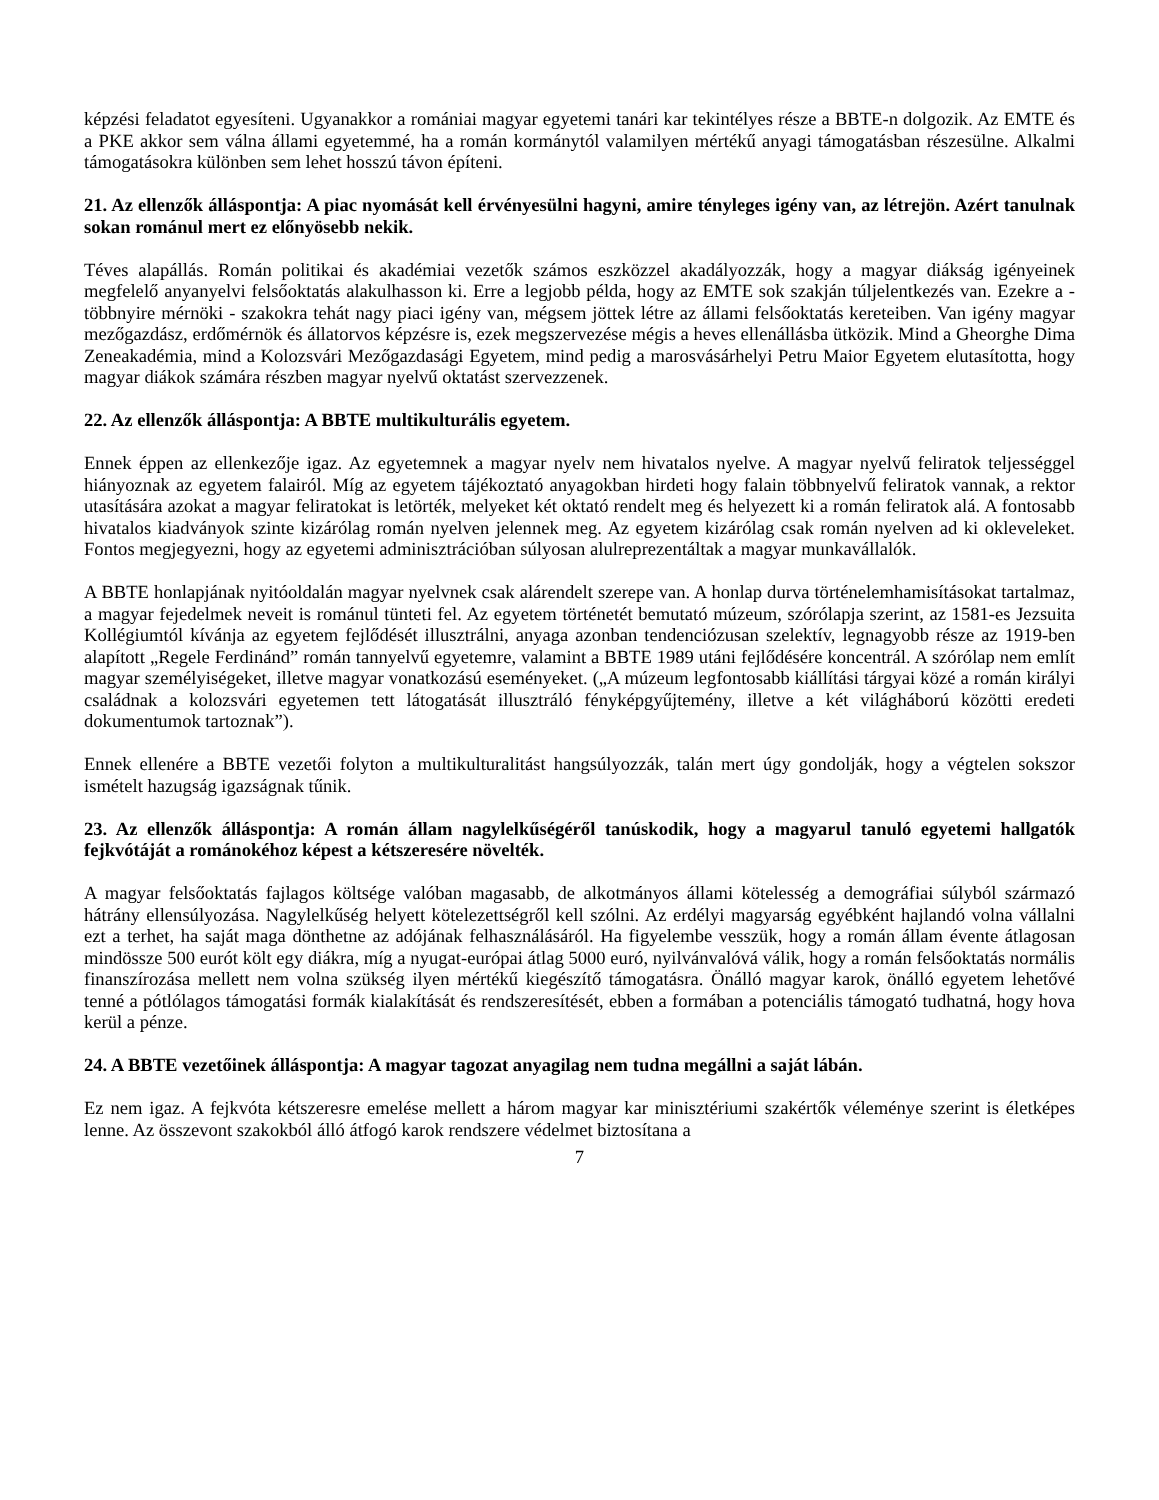képzési feladatot egyesíteni. Ugyanakkor a romániai magyar egyetemi tanári kar tekintélyes része a BBTE-n dolgozik. Az EMTE és a PKE akkor sem válna állami egyetemmé, ha a román kormánytól valamilyen mértékű anyagi támogatásban részesülne. Alkalmi támogatásokra különben sem lehet hosszú távon építeni.
21. Az ellenzők álláspontja: A piac nyomását kell érvényesülni hagyni, amire tényleges igény van, az létrejön. Azért tanulnak sokan románul mert ez előnyösebb nekik.
Téves alapállás. Román politikai és akadémiai vezetők számos eszközzel akadályozzák, hogy a magyar diákság igényeinek megfelelő anyanyelvi felsőoktatás alakulhasson ki. Erre a legjobb példa, hogy az EMTE sok szakján túljelentkezés van. Ezekre a - többnyire mérnöki - szakokra tehát nagy piaci igény van, mégsem jöttek létre az állami felsőoktatás kereteiben. Van igény magyar mezőgazdász, erdőmérnök és állatorvos képzésre is, ezek megszervezése mégis a heves ellenállásba ütközik. Mind a Gheorghe Dima Zeneakadémia, mind a Kolozsvári Mezőgazdasági Egyetem, mind pedig a marosvásárhelyi Petru Maior Egyetem elutasította, hogy magyar diákok számára részben magyar nyelvű oktatást szervezzenek.
22. Az ellenzők álláspontja: A BBTE multikulturális egyetem.
Ennek éppen az ellenkezője igaz. Az egyetemnek a magyar nyelv nem hivatalos nyelve. A magyar nyelvű feliratok teljességgel hiányoznak az egyetem falairól. Míg az egyetem tájékoztató anyagokban hirdeti hogy falain többnyelvű feliratok vannak, a rektor utasítására azokat a magyar feliratokat is letörték, melyeket két oktató rendelt meg és helyezett ki a román feliratok alá. A fontosabb hivatalos kiadványok szinte kizárólag román nyelven jelennek meg. Az egyetem kizárólag csak román nyelven ad ki okleveleket. Fontos megjegyezni, hogy az egyetemi adminisztrációban súlyosan alulreprezentáltak a magyar munkavállalók.
A BBTE honlapjának nyitóoldalán magyar nyelvnek csak alárendelt szerepe van. A honlap durva történelemhamisításokat tartalmaz, a magyar fejedelmek neveit is románul tünteti fel. Az egyetem történetét bemutató múzeum, szórólapja szerint, az 1581-es Jezsuita Kollégiumtól kívánja az egyetem fejlődését illusztrálni, anyaga azonban tendenciózusan szelektív, legnagyobb része az 1919-ben alapított „Regele Ferdinánd” román tannyelvű egyetemre, valamint a BBTE 1989 utáni fejlődésére koncentrál. A szórólap nem említ magyar személyiségeket, illetve magyar vonatkozású eseményeket. („A múzeum legfontosabb kiállítási tárgyai közé a román királyi családnak a kolozsvári egyetemen tett látogatását illusztráló fényképgyűjtemény, illetve a két világháború közötti eredeti dokumentumok tartoznak”).
Ennek ellenére a BBTE vezetői folyton a multikulturalitást hangsúlyozzák, talán mert úgy gondolják, hogy a végtelen sokszor ismételt hazugság igazságnak tűnik.
23. Az ellenzők álláspontja: A román állam nagylelkűségéről tanúskodik, hogy a magyarul tanuló egyetemi hallgatók fejkvótáját a románokéhoz képest a kétszeresére növelték.
A magyar felsőoktatás fajlagos költsége valóban magasabb, de alkotmányos állami kötelesség a demográfiai súlyból származó hátrány ellensúlyozása. Nagylelkűség helyett kötelezettségről kell szólni. Az erdélyi magyarság egyébként hajlandó volna vállalni ezt a terhet, ha saját maga dönthetne az adójának felhasználásáról. Ha figyelembe vesszük, hogy a román állam évente átlagosan mindössze 500 eurót költ egy diákra, míg a nyugat-európai átlag 5000 euró, nyilvánvalóvá válik, hogy a román felsőoktatás normális finanszírozása mellett nem volna szükség ilyen mértékű kiegészítő támogatásra. Önálló magyar karok, önálló egyetem lehetővé tenné a pótlólagos támogatási formák kialakítását és rendszeresítését, ebben a formában a potenciális támogató tudhatná, hogy hova kerül a pénze.
24. A BBTE vezetőinek álláspontja: A magyar tagozat anyagilag nem tudna megállni a saját lábán.
Ez nem igaz. A fejkvóta kétszeresre emelése mellett a három magyar kar minisztériumi szakértők véleménye szerint is életképes lenne. Az összevont szakokból álló átfogó karok rendszere védelmet biztosítana a
7